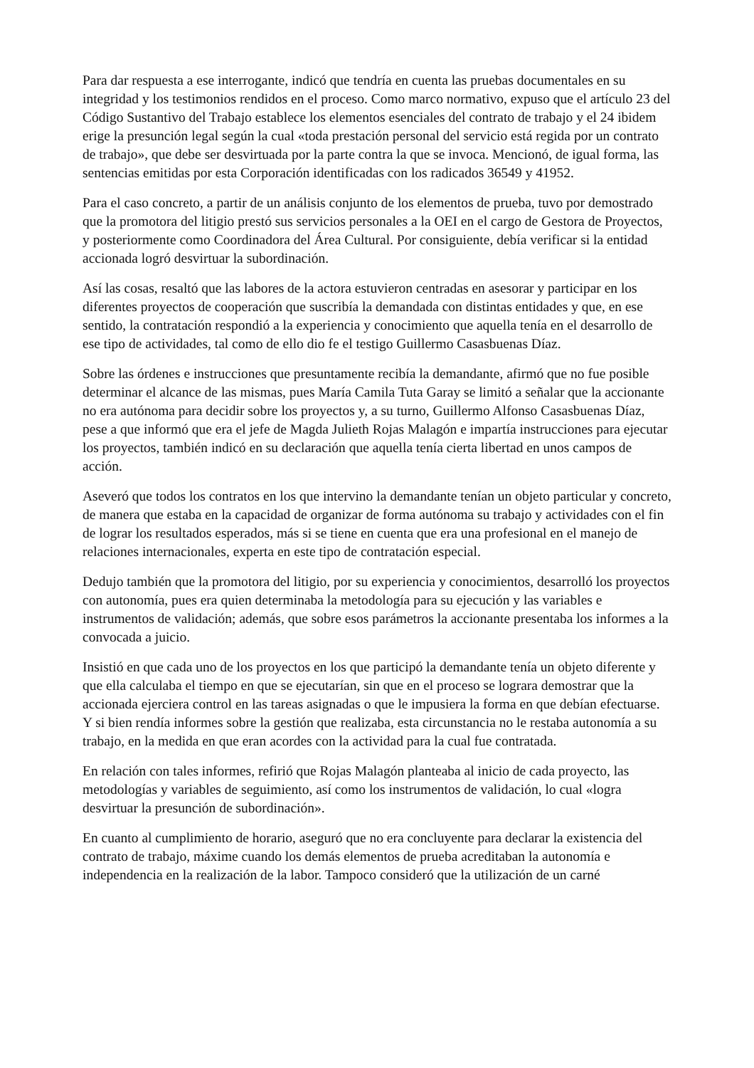Para dar respuesta a ese interrogante, indicó que tendría en cuenta las pruebas documentales en su integridad y los testimonios rendidos en el proceso. Como marco normativo, expuso que el artículo 23 del Código Sustantivo del Trabajo establece los elementos esenciales del contrato de trabajo y el 24 ibidem erige la presunción legal según la cual «toda prestación personal del servicio está regida por un contrato de trabajo», que debe ser desvirtuada por la parte contra la que se invoca. Mencionó, de igual forma, las sentencias emitidas por esta Corporación identificadas con los radicados 36549 y 41952.
Para el caso concreto, a partir de un análisis conjunto de los elementos de prueba, tuvo por demostrado que la promotora del litigio prestó sus servicios personales a la OEI en el cargo de Gestora de Proyectos, y posteriormente como Coordinadora del Área Cultural. Por consiguiente, debía verificar si la entidad accionada logró desvirtuar la subordinación.
Así las cosas, resaltó que las labores de la actora estuvieron centradas en asesorar y participar en los diferentes proyectos de cooperación que suscribía la demandada con distintas entidades y que, en ese sentido, la contratación respondió a la experiencia y conocimiento que aquella tenía en el desarrollo de ese tipo de actividades, tal como de ello dio fe el testigo Guillermo Casasbuenas Díaz.
Sobre las órdenes e instrucciones que presuntamente recibía la demandante, afirmó que no fue posible determinar el alcance de las mismas, pues María Camila Tuta Garay se limitó a señalar que la accionante no era autónoma para decidir sobre los proyectos y, a su turno, Guillermo Alfonso Casasbuenas Díaz, pese a que informó que era el jefe de Magda Julieth Rojas Malagón e impartía instrucciones para ejecutar los proyectos, también indicó en su declaración que aquella tenía cierta libertad en unos campos de acción.
Aseveró que todos los contratos en los que intervino la demandante tenían un objeto particular y concreto, de manera que estaba en la capacidad de organizar de forma autónoma su trabajo y actividades con el fin de lograr los resultados esperados, más si se tiene en cuenta que era una profesional en el manejo de relaciones internacionales, experta en este tipo de contratación especial.
Dedujo también que la promotora del litigio, por su experiencia y conocimientos, desarrolló los proyectos con autonomía, pues era quien determinaba la metodología para su ejecución y las variables e instrumentos de validación; además, que sobre esos parámetros la accionante presentaba los informes a la convocada a juicio.
Insistió en que cada uno de los proyectos en los que participó la demandante tenía un objeto diferente y que ella calculaba el tiempo en que se ejecutarían, sin que en el proceso se lograra demostrar que la accionada ejerciera control en las tareas asignadas o que le impusiera la forma en que debían efectuarse. Y si bien rendía informes sobre la gestión que realizaba, esta circunstancia no le restaba autonomía a su trabajo, en la medida en que eran acordes con la actividad para la cual fue contratada.
En relación con tales informes, refirió que Rojas Malagón planteaba al inicio de cada proyecto, las metodologías y variables de seguimiento, así como los instrumentos de validación, lo cual «logra desvirtuar la presunción de subordinación».
En cuanto al cumplimiento de horario, aseguró que no era concluyente para declarar la existencia del contrato de trabajo, máxime cuando los demás elementos de prueba acreditaban la autonomía e independencia en la realización de la labor. Tampoco consideró que la utilización de un carné